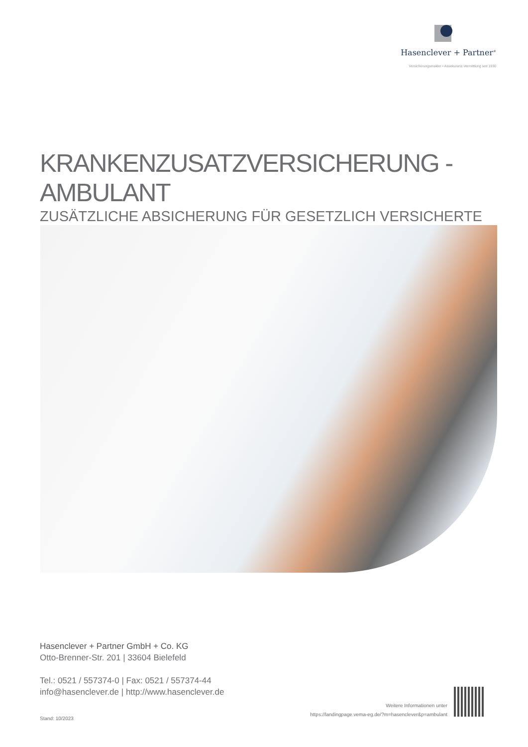Hasenclever + Partner<sup>®</sup>
Versicherungsmakler • Assekuranz-Vermittlung seit 1930
KRANKENZUSATZVERSICHERUNG - AMBULANT
ZUSÄTZLICHE ABSICHERUNG FÜR GESETZLICH VERSICHERTE
Hasenclever + Partner GmbH + Co. KG
Otto-Brenner-Str. 201 | 33604 Bielefeld
Tel.: 0521 / 557374-0 | Fax: 0521 / 557374-44
info@hasenclever.de | http://www.hasenclever.de
Stand: 10/2023
Weitere Informationen unter
https://landingpage.vema-eg.de/?m=hasenclever&p=ambulant